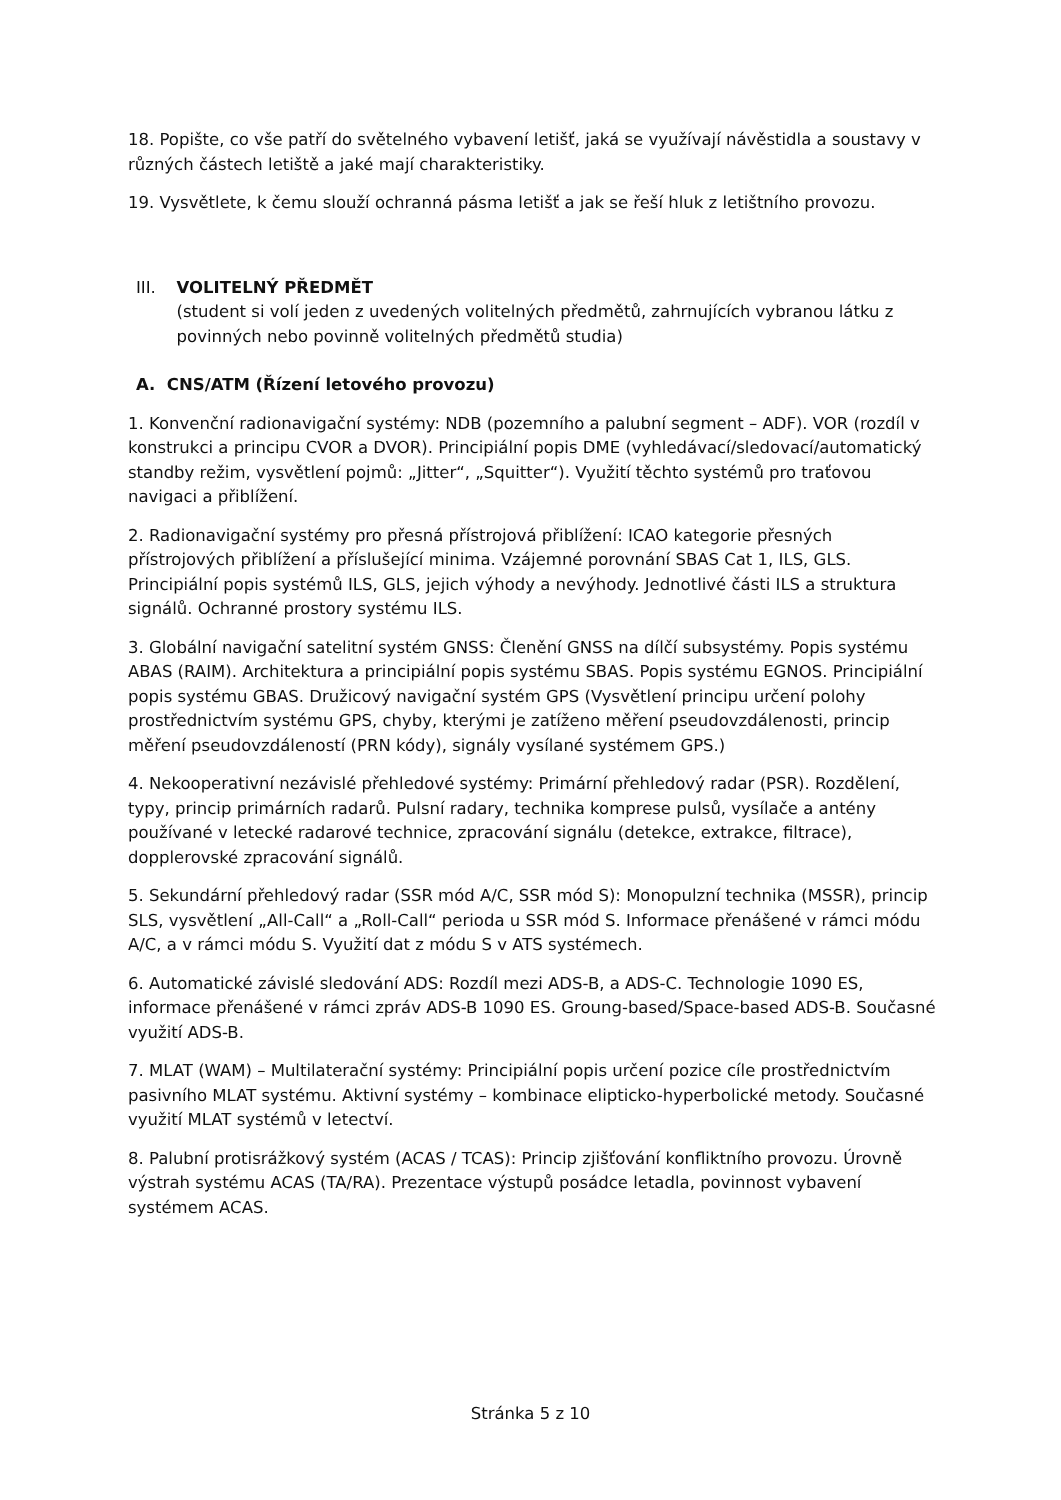18. Popište, co vše patří do světelného vybavení letišť, jaká se využívají návěstidla a soustavy v různých částech letiště a jaké mají charakteristiky.
19. Vysvětlete, k čemu slouží ochranná pásma letišť a jak se řeší hluk z letištního provozu.
III. VOLITELNÝ PŘEDMĚT
(student si volí jeden z uvedených volitelných předmětů, zahrnujících vybranou látku z povinných nebo povinně volitelných předmětů studia)
A. CNS/ATM (Řízení letového provozu)
1. Konvenční radionavigační systémy: NDB (pozemního a palubní segment – ADF). VOR (rozdíl v konstrukci a principu CVOR a DVOR). Principiální popis DME (vyhledávací/sledovací/automatický standby režim, vysvětlení pojmů: „Jitter“, „Squitter“). Využití těchto systémů pro traťovou navigaci a přiblížení.
2. Radionavigační systémy pro přesná přístrojová přiblížení: ICAO kategorie přesných přístrojových přiblížení a příslušející minima. Vzájemné porovnání SBAS Cat 1, ILS, GLS. Principiální popis systémů ILS, GLS, jejich výhody a nevýhody. Jednotlivé části ILS a struktura signálů. Ochranné prostory systému ILS.
3. Globální navigační satelitní systém GNSS: Členění GNSS na dílčí subsystémy. Popis systému ABAS (RAIM). Architektura a principiální popis systému SBAS. Popis systému EGNOS. Principiální popis systému GBAS. Družicový navigační systém GPS (Vysvětlení principu určení polohy prostřednictvím systému GPS, chyby, kterými je zatíženo měření pseudovzdálenosti, princip měření pseudovzdáleností (PRN kódy), signály vysílané systémem GPS.)
4. Nekooperativní nezávislé přehledové systémy: Primární přehledový radar (PSR). Rozdělení, typy, princip primárních radarů. Pulsní radary, technika komprese pulsů, vysílače a antény používané v letecké radarové technice, zpracování signálu (detekce, extrakce, filtrace), dopplerovské zpracování signálů.
5. Sekundární přehledový radar (SSR mód A/C, SSR mód S): Monopulzní technika (MSSR), princip SLS, vysvětlení „All-Call“ a „Roll-Call“ perioda u SSR mód S. Informace přenášené v rámci módu A/C, a v rámci módu S. Využití dat z módu S v ATS systémech.
6. Automatické závislé sledování ADS: Rozdíl mezi ADS-B, a ADS-C. Technologie 1090 ES, informace přenášené v rámci zpráv ADS-B 1090 ES. Groung-based/Space-based ADS-B. Současné využití ADS-B.
7. MLAT (WAM) – Multilaterační systémy: Principiální popis určení pozice cíle prostřednictvím pasivního MLAT systému. Aktivní systémy – kombinace elipticko-hyperbolické metody. Současné využití MLAT systémů v letectví.
8. Palubní protisrážkový systém (ACAS / TCAS): Princip zjišťování konfliktního provozu. Úrovně výstrah systému ACAS (TA/RA). Prezentace výstupů posádce letadla, povinnost vybavení systémem ACAS.
Stránka 5 z 10